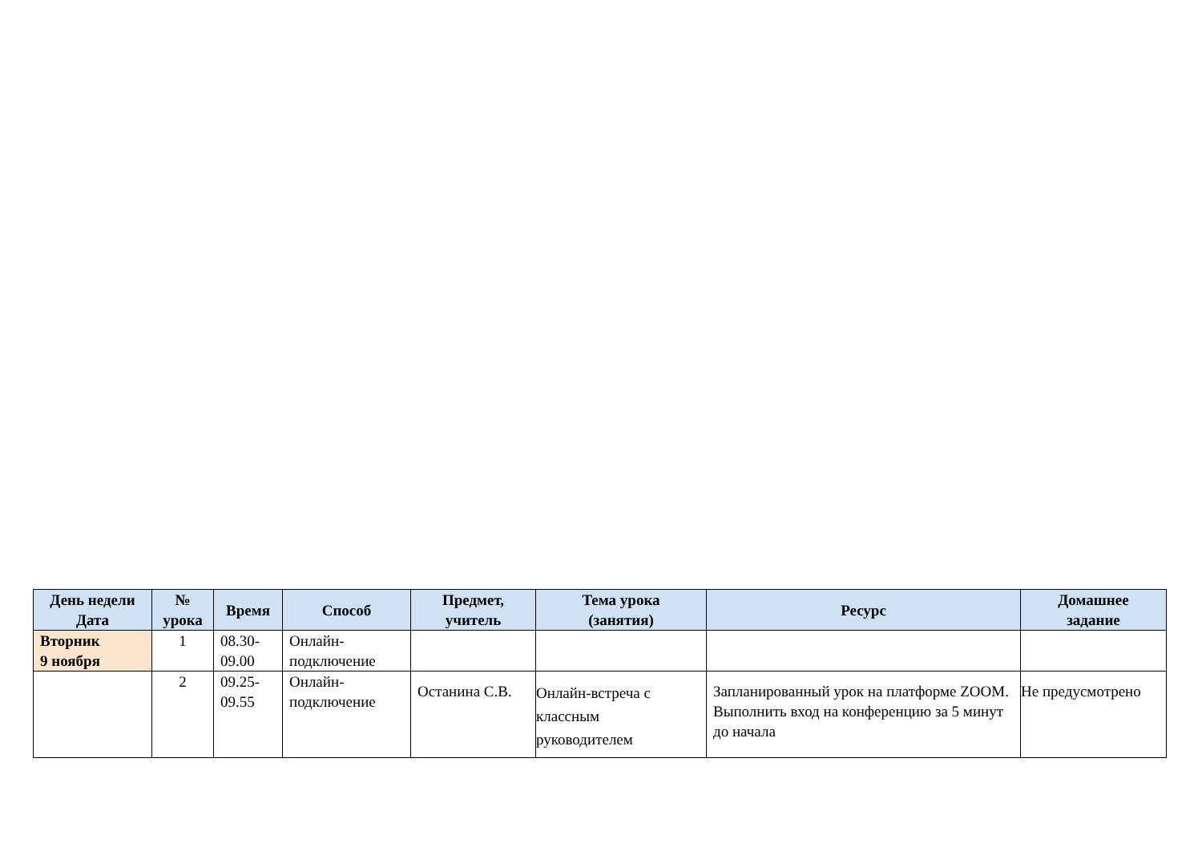| День недели Дата | № урока | Время | Способ | Предмет, учитель | Тема урока (занятия) | Ресурс | Домашнее задание |
| --- | --- | --- | --- | --- | --- | --- | --- |
| Вторник 9 ноября | 1 | 08.30- 09.00 | Онлайн- подключение | | | | |
| | 2 | 09.25- 09.55 | Онлайн- подключение | Останина С.В. | Онлайн-встреча с классным руководителем | Запланированный урок на платформе ZOOM. Выполнить вход на конференцию за 5 минут до начала | Не предусмотрено |